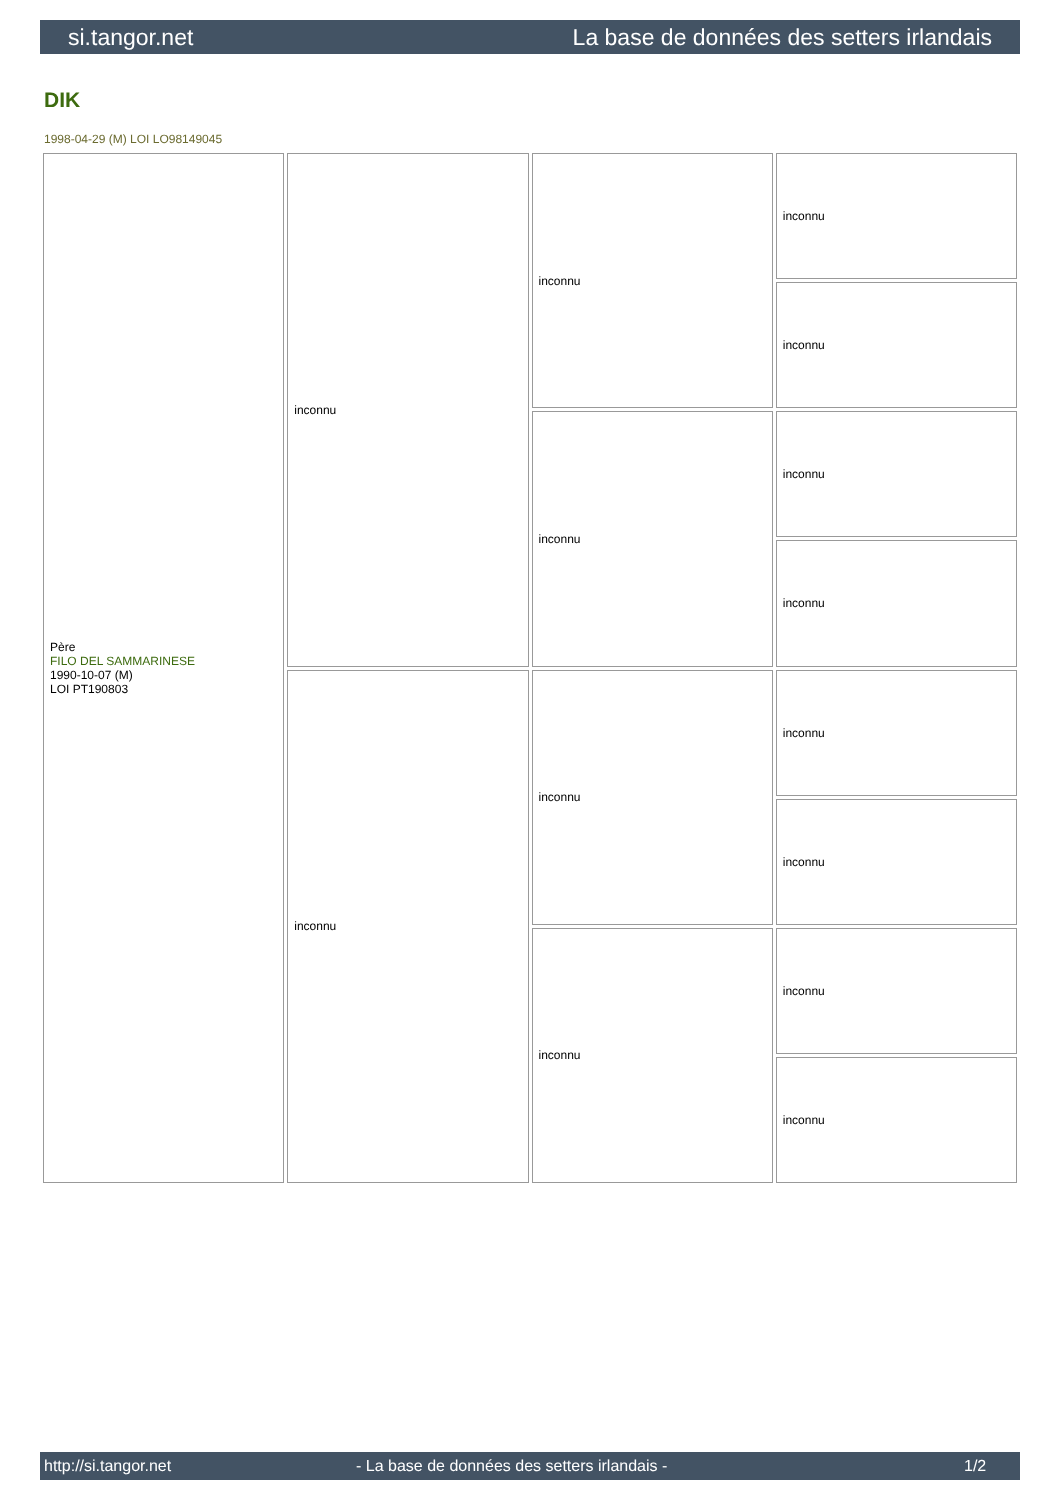si.tangor.net La base de données des setters irlandais
DIK
1998-04-29 (M) LOI LO98149045
| Père FILO DEL SAMMARINESE 1990-10-07 (M) LOI PT190803 | inconnu | inconnu | inconnu |
| | | | inconnu |
| | | inconnu | inconnu |
| | | | inconnu |
| | inconnu | inconnu | inconnu |
| | | | inconnu |
| | | inconnu | inconnu |
| | | | inconnu |
http://si.tangor.net - La base de données des setters irlandais - 1/2